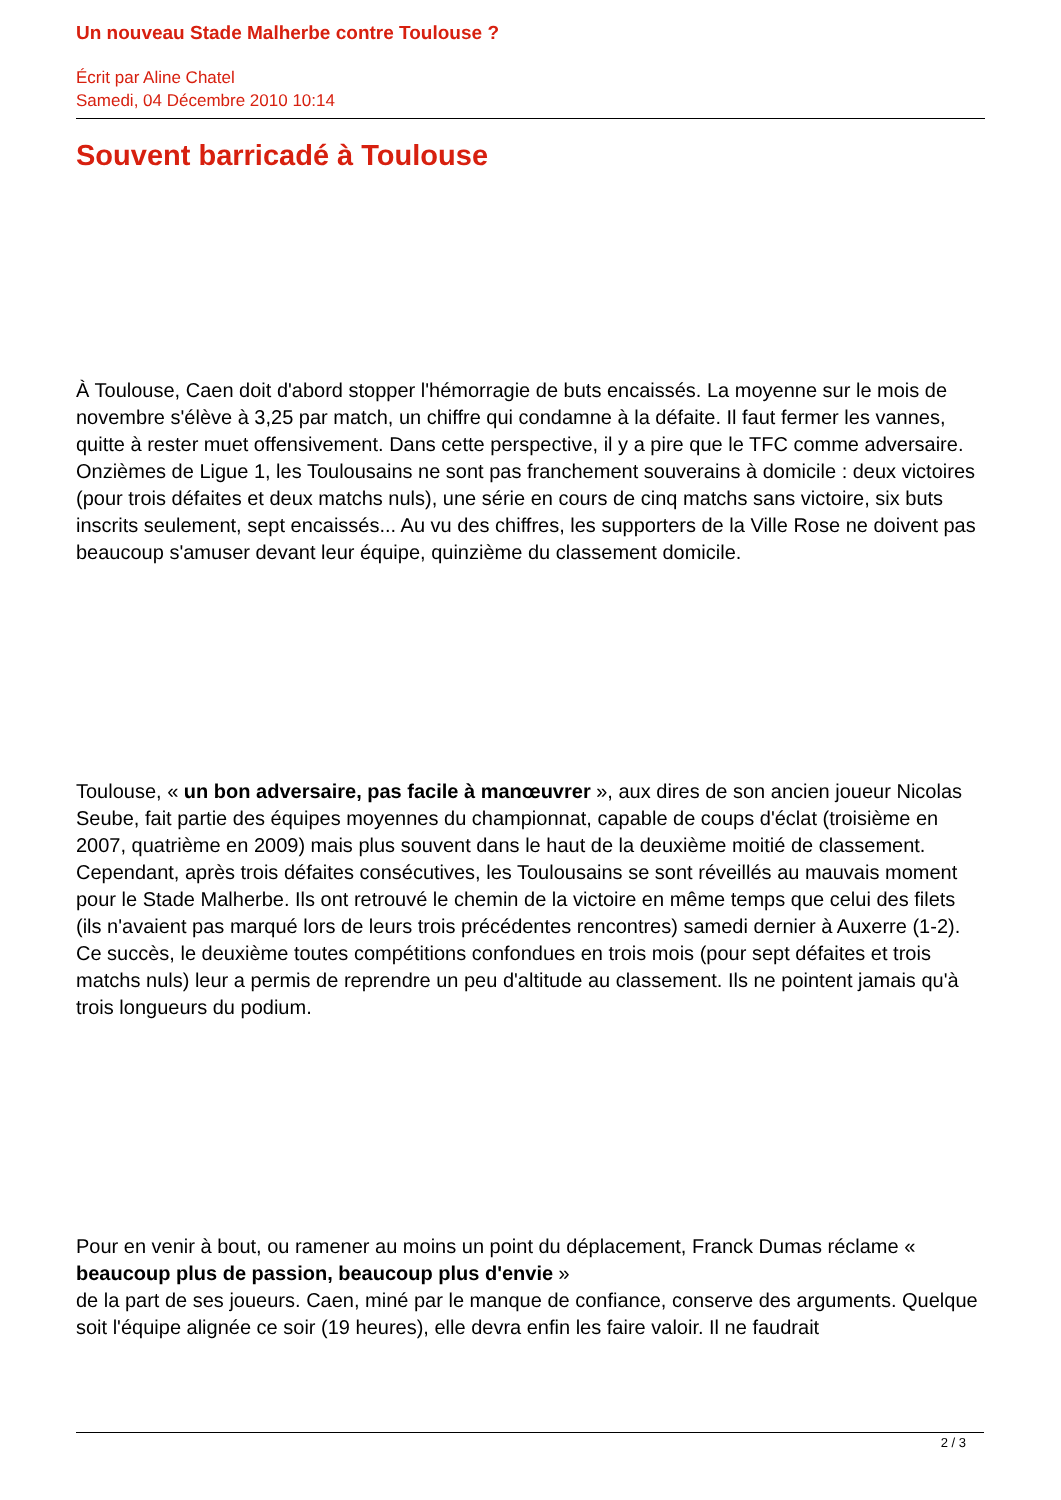Un nouveau Stade Malherbe contre Toulouse ?
Écrit par Aline Chatel
Samedi, 04 Décembre 2010 10:14
Souvent barricadé à Toulouse
À Toulouse, Caen doit d'abord stopper l'hémorragie de buts encaissés. La moyenne sur le mois de novembre s'élève à 3,25 par match, un chiffre qui condamne à la défaite. Il faut fermer les vannes, quitte à rester muet offensivement. Dans cette perspective, il y a pire que le TFC comme adversaire. Onzièmes de Ligue 1, les Toulousains ne sont pas franchement souverains à domicile : deux victoires (pour trois défaites et deux matchs nuls), une série en cours de cinq matchs sans victoire, six buts inscrits seulement, sept encaissés... Au vu des chiffres, les supporters de la Ville Rose ne doivent pas beaucoup s'amuser devant leur équipe, quinzième du classement domicile.
Toulouse, « un bon adversaire, pas facile à manœuvrer », aux dires de son ancien joueur Nicolas Seube, fait partie des équipes moyennes du championnat, capable de coups d'éclat (troisième en 2007, quatrième en 2009) mais plus souvent dans le haut de la deuxième moitié de classement. Cependant, après trois défaites consécutives, les Toulousains se sont réveillés au mauvais moment pour le Stade Malherbe. Ils ont retrouvé le chemin de la victoire en même temps que celui des filets (ils n'avaient pas marqué lors de leurs trois précédentes rencontres) samedi dernier à Auxerre (1-2). Ce succès, le deuxième toutes compétitions confondues en trois mois (pour sept défaites et trois matchs nuls) leur a permis de reprendre un peu d'altitude au classement. Ils ne pointent jamais qu'à trois longueurs du podium.
Pour en venir à bout, ou ramener au moins un point du déplacement, Franck Dumas réclame « beaucoup plus de passion, beaucoup plus d'envie »
de la part de ses joueurs. Caen, miné par le manque de confiance, conserve des arguments. Quelque soit l'équipe alignée ce soir (19 heures), elle devra enfin les faire valoir. Il ne faudrait
2 / 3